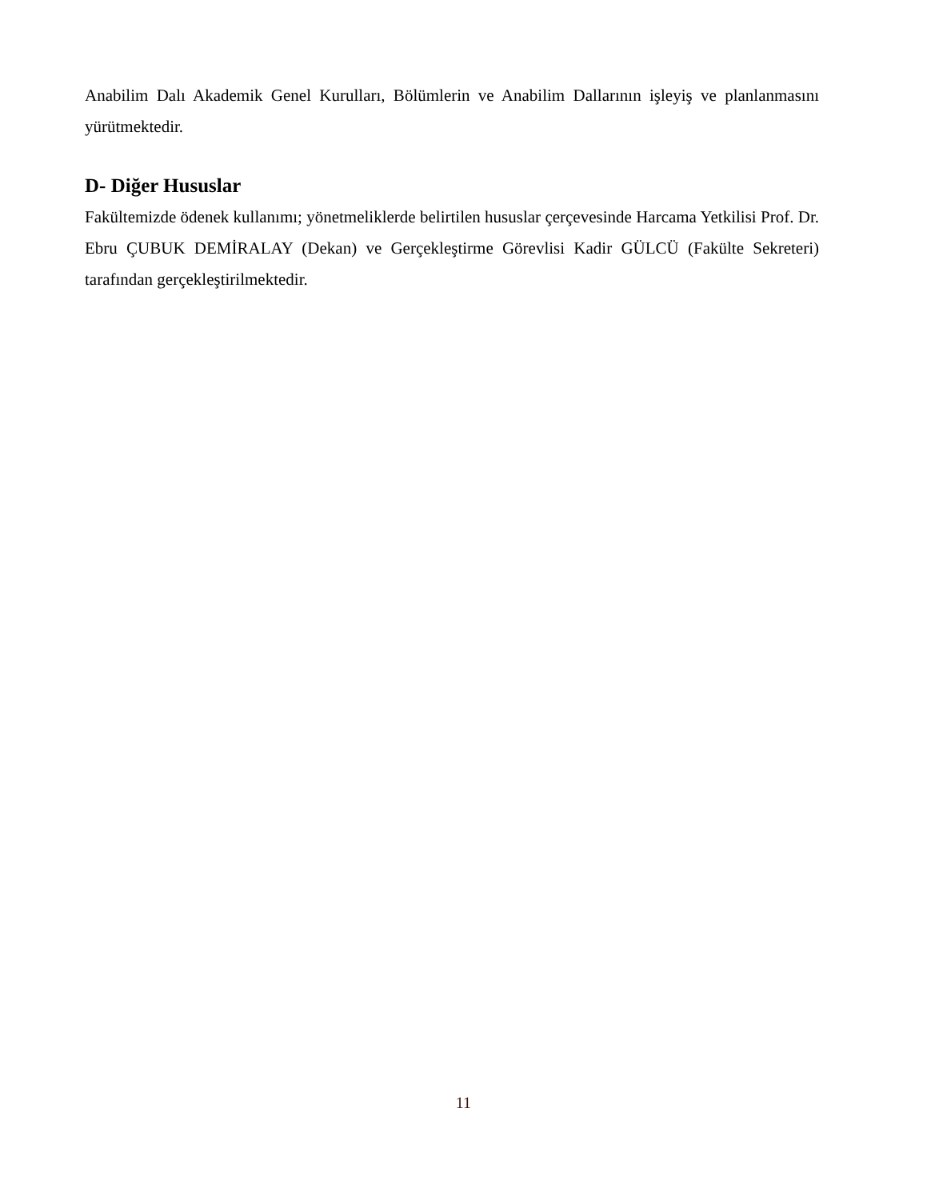Anabilim Dalı Akademik Genel Kurulları, Bölümlerin ve Anabilim Dallarının işleyiş ve planlanmasını yürütmektedir.
D- Diğer Hususlar
Fakültemizde ödenek kullanımı; yönetmeliklerde belirtilen hususlar çerçevesinde Harcama Yetkilisi Prof. Dr. Ebru ÇUBUK DEMİRALAY (Dekan) ve Gerçekleştirme Görevlisi Kadir GÜLCÜ (Fakülte Sekreteri) tarafından gerçekleştirilmektedir.
11